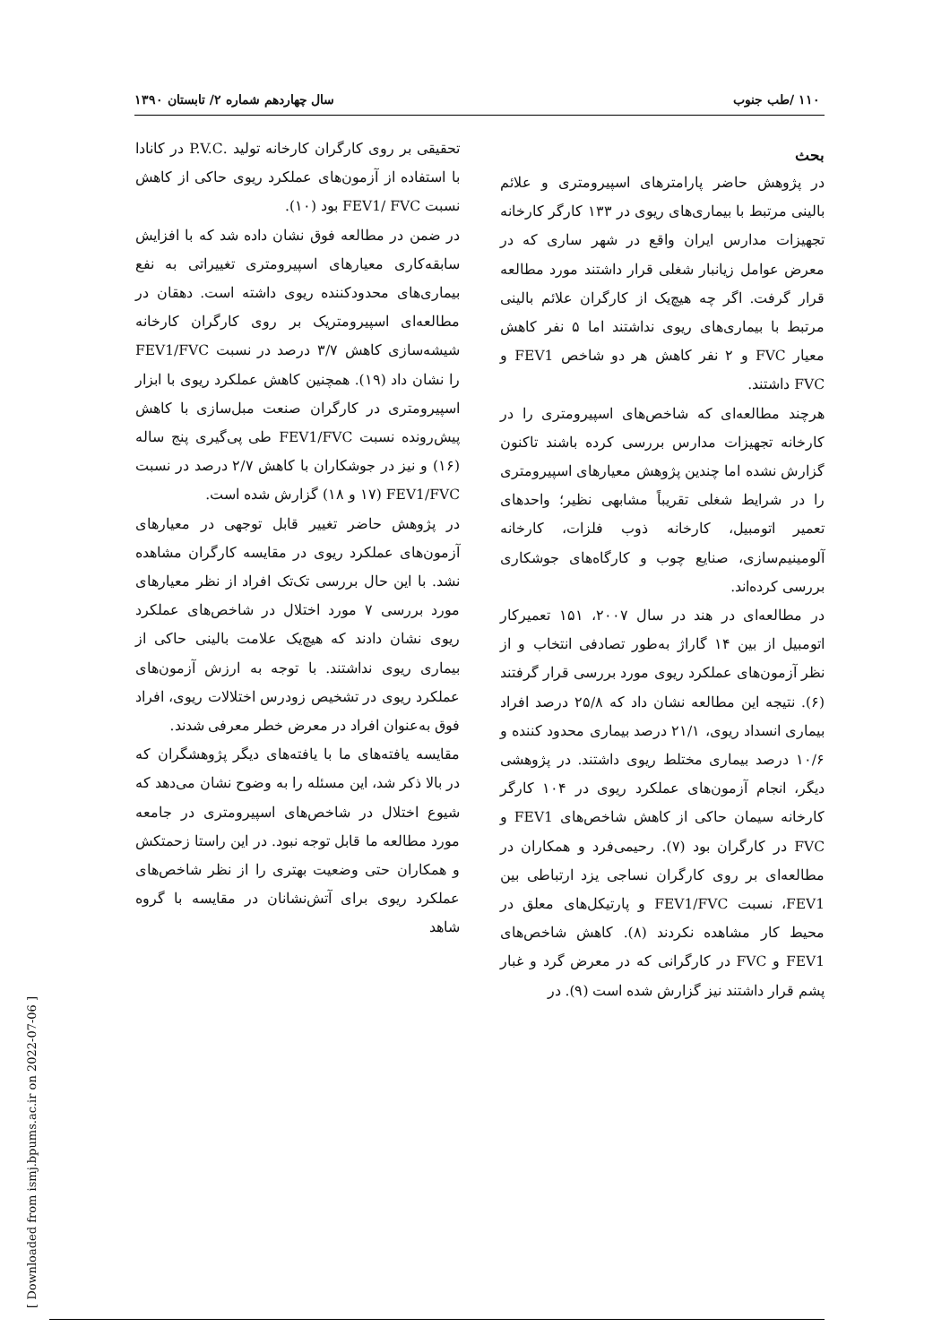۱۱۰ /طب جنوب سال چهاردهم شماره ۲/ تابستان ۱۳۹۰
بحث
در پژوهش حاضر پارامترهای اسپیرومتری و علائم بالینی مرتبط با بیماری‌های ریوی در ۱۳۳ کارگر کارخانه تجهیزات مدارس ایران واقع در شهر ساری که در معرض عوامل زیانبار شغلی قرار داشتند مورد مطالعه قرار گرفت. اگر چه هیچ‌یک از کارگران علائم بالینی مرتبط با بیماری‌های ریوی نداشتند اما ۵ نفر کاهش معیار FVC و ۲ نفر کاهش هر دو شاخص FEV1 و FVC داشتند.
هرچند مطالعه‌ای که شاخص‌های اسپیرومتری را در کارخانه تجهیزات مدارس بررسی کرده باشند تاکنون گزارش نشده اما چندین پژوهش معیارهای اسپیرومتری را در شرایط شغلی تقریباً مشابهی نظیر؛ واحدهای تعمیر اتومبیل، کارخانه ذوب فلزات، کارخانه آلومینیم‌سازی، صنایع چوب و کارگاه‌های جوشکاری بررسی کرده‌اند.
در مطالعه‌ای در هند در سال ۲۰۰۷، ۱۵۱ تعمیرکار اتومبیل از بین ۱۴ گاراژ به‌طور تصادفی انتخاب و از نظر آزمون‌های عملکرد ریوی مورد بررسی قرار گرفتند (۶). نتیجه این مطالعه نشان داد که ۲۵/۸ درصد افراد بیماری انسداد ریوی، ۲۱/۱ درصد بیماری محدود کننده و ۱۰/۶ درصد بیماری مختلط ریوی داشتند. در پژوهشی دیگر، انجام آزمون‌های عملکرد ریوی در ۱۰۴ کارگر کارخانه سیمان حاکی از کاهش شاخص‌های FEV1 و FVC در کارگران بود (۷). رحیمی‌فرد و همکاران در مطالعه‌ای بر روی کارگران نساجی یزد ارتباطی بین FEV1، نسبت FEV1/FVC و پارتیکل‌های معلق در محیط کار مشاهده نکردند (۸). کاهش شاخص‌های FEV1 و FVC در کارگرانی که در معرض گرد و غبار پشم قرار داشتند نیز گزارش شده است (۹). در
تحقیقی بر روی کارگران کارخانه تولید .P.V.C در کانادا با استفاده از آزمون‌های عملکرد ریوی حاکی از کاهش نسبت FEV1/ FVC بود (۱۰).
در ضمن در مطالعه فوق نشان داده شد که با افزایش سابقه‌کاری معیارهای اسپیرومتری تغییراتی به نفع بیماری‌های محدودکننده ریوی داشته است. دهقان در مطالعه‌ای اسپیرومتریک بر روی کارگران کارخانه شیشه‌سازی کاهش ۳/۷ درصد در نسبت FEV1/FVC را نشان داد (۱۹). همچنین کاهش عملکرد ریوی با ابزار اسپیرومتری در کارگران صنعت مبل‌سازی با کاهش پیش‌رونده نسبت FEV1/FVC طی پی‌گیری پنج ساله (۱۶) و نیز در جوشکاران با کاهش ۲/۷ درصد در نسبت FEV1/FVC (۱۷ و ۱۸) گزارش شده است.
در پژوهش حاضر تغییر قابل توجهی در معیارهای آزمون‌های عملکرد ریوی در مقایسه کارگران مشاهده نشد. با این حال بررسی تک‌تک افراد از نظر معیارهای مورد بررسی ۷ مورد اختلال در شاخص‌های عملکرد ریوی نشان دادند که هیچ‌یک علامت بالینی حاکی از بیماری ریوی نداشتند. با توجه به ارزش آزمون‌های عملکرد ریوی در تشخیص زودرس اختلالات ریوی، افراد فوق به‌عنوان افراد در معرض خطر معرفی شدند.
مقایسه یافته‌های ما با یافته‌های دیگر پژوهشگران که در بالا ذکر شد، این مسئله را به وضوح نشان می‌دهد که شیوع اختلال در شاخص‌های اسپیرومتری در جامعه مورد مطالعه ما قابل توجه نبود. در این راستا زحمتکش و همکاران حتی وضعیت بهتری را از نظر شاخص‌های عملکرد ریوی برای آتش‌نشانان در مقایسه با گروه شاهد
[ Downloaded from ismj.bpums.ac.ir on 2022-07-06 ]